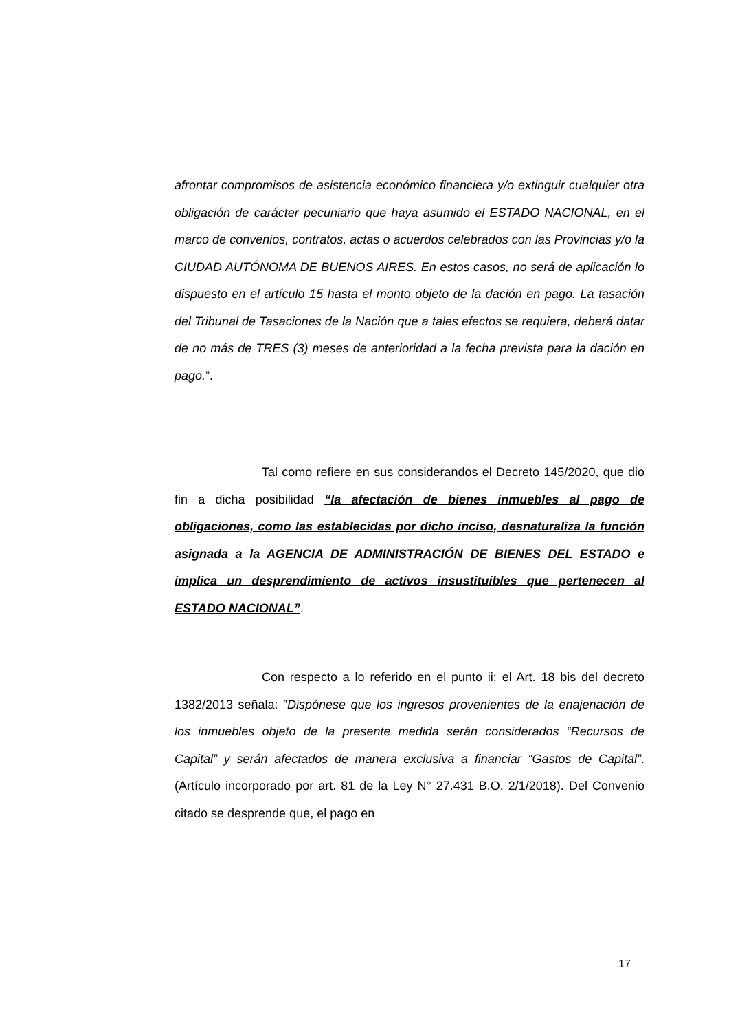afrontar compromisos de asistencia económico financiera y/o extinguir cualquier otra obligación de carácter pecuniario que haya asumido el ESTADO NACIONAL, en el marco de convenios, contratos, actas o acuerdos celebrados con las Provincias y/o la CIUDAD AUTÓNOMA DE BUENOS AIRES. En estos casos, no será de aplicación lo dispuesto en el artículo 15 hasta el monto objeto de la dación en pago. La tasación del Tribunal de Tasaciones de la Nación que a tales efectos se requiera, deberá datar de no más de TRES (3) meses de anterioridad a la fecha prevista para la dación en pago.”.
Tal como refiere en sus considerandos el Decreto 145/2020, que dio fin a dicha posibilidad “la afectación de bienes inmuebles al pago de obligaciones, como las establecidas por dicho inciso, desnaturaliza la función asignada a la AGENCIA DE ADMINISTRACIÓN DE BIENES DEL ESTADO e implica un desprendimiento de activos insustituibles que pertenecen al ESTADO NACIONAL”.
Con respecto a lo referido en el punto ii; el Art. 18 bis del decreto 1382/2013 señala: ”Dispónese que los ingresos provenientes de la enajenación de los inmuebles objeto de la presente medida serán considerados “Recursos de Capital” y serán afectados de manera exclusiva a financiar “Gastos de Capital”. (Artículo incorporado por art. 81 de la Ley N° 27.431 B.O. 2/1/2018). Del Convenio citado se desprende que, el pago en
17